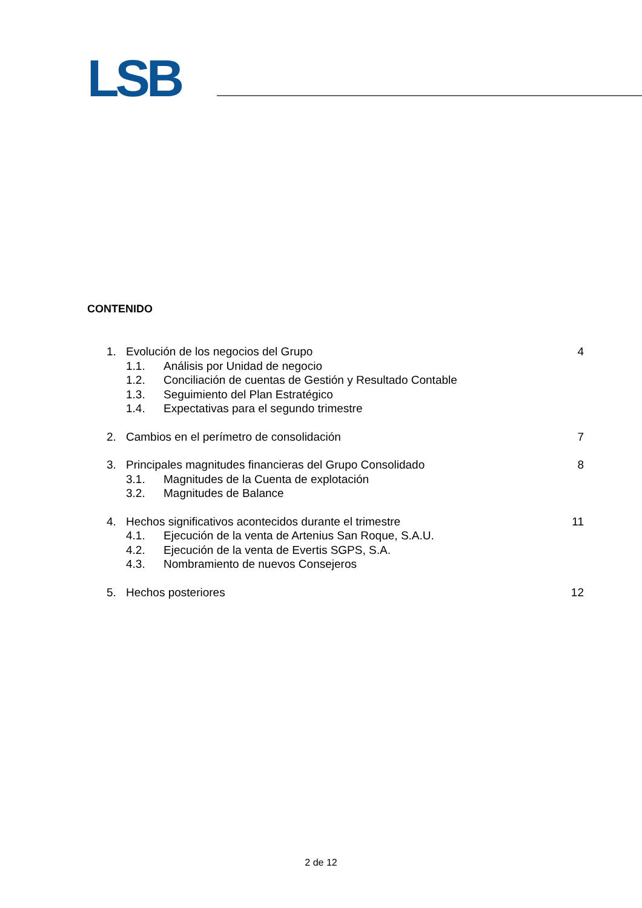LSB
CONTENIDO
1. Evolución de los negocios del Grupo 4
1.1. Análisis por Unidad de negocio
1.2. Conciliación de cuentas de Gestión y Resultado Contable
1.3. Seguimiento del Plan Estratégico
1.4. Expectativas para el segundo trimestre
2. Cambios en el perímetro de consolidación 7
3. Principales magnitudes financieras del Grupo Consolidado 8
3.1. Magnitudes de la Cuenta de explotación
3.2. Magnitudes de Balance
4. Hechos significativos acontecidos durante el trimestre 11
4.1. Ejecución de la venta de Artenius San Roque, S.A.U.
4.2. Ejecución de la venta de Evertis SGPS, S.A.
4.3. Nombramiento de nuevos Consejeros
5. Hechos posteriores 12
2 de 12